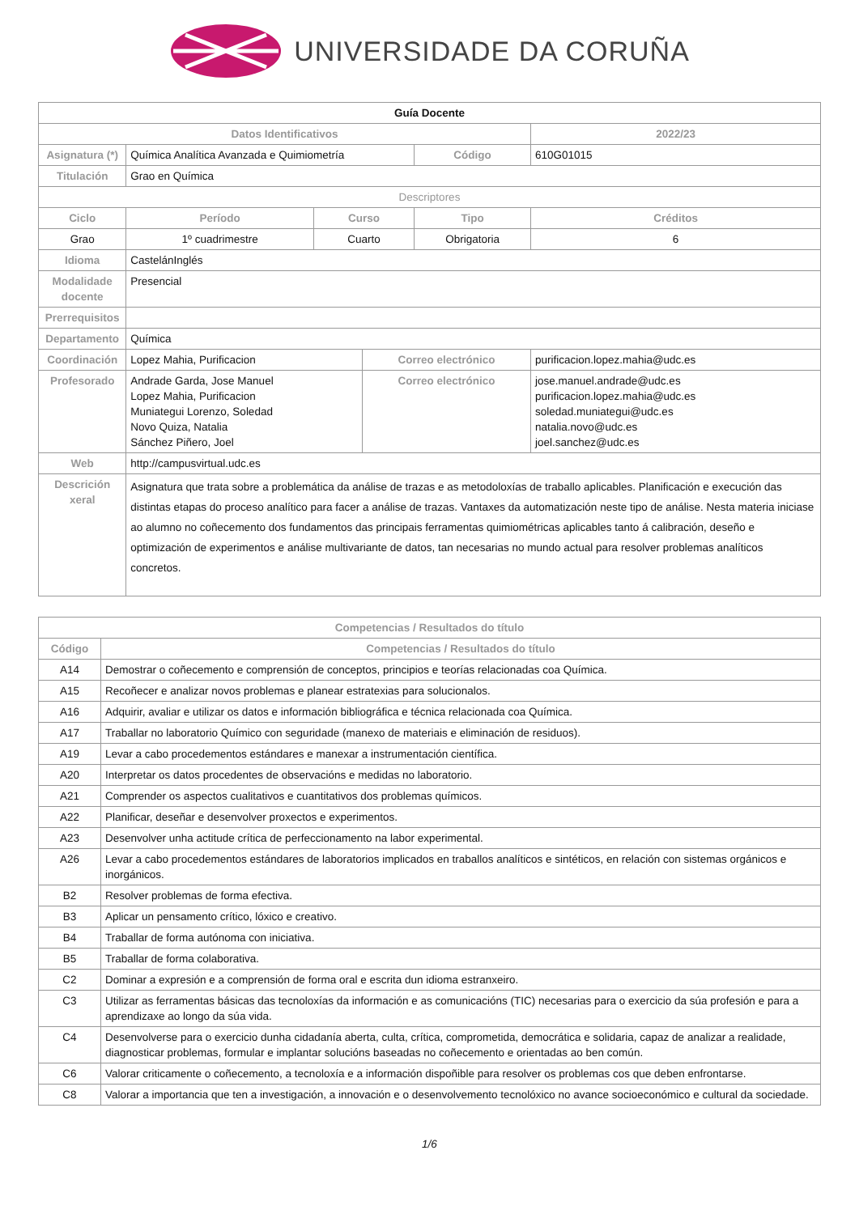UNIVERSIDADE DA CORUÑA
| Guía Docente | | | | | | |
| Datos Identificativos | | | | | 2022/23 | |
| Asignatura (*) | Química Analítica Avanzada e Quimiometría | | | Código | 610G01015 | |
| Titulación | Grao en Química | | | | | |
| Descriptores | | | | | | |
| Ciclo | Período | Curso | | Tipo | | Créditos |
| Grao | 1º cuadrimestre | Cuarto | | Obrigatoria | | 6 |
| Idioma | CastelánInglés | | | | | |
| Modalidade docente | Presencial | | | | | |
| Prerrequisitos | | | | | | |
| Departamento | Química | | | | | |
| Coordinación | Lopez Mahia, Purificacion | | Correo electrónico | | purificacion.lopez.mahia@udc.es | |
| Profesorado | Andrade Garda, Jose Manuel Lopez Mahia, Purificacion Muniategui Lorenzo, Soledad Novo Quiza, Natalia Sánchez Piñero, Joel | | Correo electrónico | | jose.manuel.andrade@udc.es purificacion.lopez.mahia@udc.es soledad.muniategui@udc.es natalia.novo@udc.es joel.sanchez@udc.es | |
| Web | http://campusvirtual.udc.es | | | | | |
| Descrición xeral | Asignatura que trata sobre a problemática da análise de trazas e as metodoloxías de traballo aplicables. Planificación e execución das distintas etapas do proceso analítico para facer a análise de trazas. Vantaxes da automatización neste tipo de análise. Nesta materia iniciase ao alumno no coñecemento dos fundamentos das principais ferramentas quimiométricas aplicables tanto á calibración, deseño e optimización de experimentos e análise multivariante de datos, tan necesarias no mundo actual para resolver problemas analíticos concretos. | | | | | |
| Competencias / Resultados do título | |
| --- | --- |
| Código | Competencias / Resultados do título |
| A14 | Demostrar o coñecemento e comprensión de conceptos, principios e teorías relacionadas coa Química. |
| A15 | Recoñecer e analizar novos problemas e planear estratexias para solucionalos. |
| A16 | Adquirir, avaliar e utilizar os datos e información bibliográfica e técnica relacionada coa Química. |
| A17 | Traballar no laboratorio Químico con seguridade (manexo de materiais e eliminación de residuos). |
| A19 | Levar a cabo procedementos estándares e manexar a instrumentación científica. |
| A20 | Interpretar os datos procedentes de observacións e medidas no laboratorio. |
| A21 | Comprender os aspectos cualitativos e cuantitativos dos problemas químicos. |
| A22 | Planificar, deseñar e desenvolver proxectos e experimentos. |
| A23 | Desenvolver unha actitude crítica de perfeccionamento na labor experimental. |
| A26 | Levar a cabo procedementos estándares de laboratorios implicados en traballos analíticos e sintéticos, en relación con sistemas orgánicos e inorgánicos. |
| B2 | Resolver problemas de forma efectiva. |
| B3 | Aplicar un pensamento crítico, lóxico e creativo. |
| B4 | Traballar de forma autónoma con iniciativa. |
| B5 | Traballar de forma colaborativa. |
| C2 | Dominar a expresión e a comprensión de forma oral e escrita dun idioma estranxeiro. |
| C3 | Utilizar as ferramentas básicas das tecnoloxías da información e as comunicacións (TIC) necesarias para o exercicio da súa profesión e para a aprendizaxe ao longo da súa vida. |
| C4 | Desenvolverse para o exercicio dunha cidadanía aberta, culta, crítica, comprometida, democrática e solidaria, capaz de analizar a realidade, diagnosticar problemas, formular e implantar solucións baseadas no coñecemento e orientadas ao ben común. |
| C6 | Valorar criticamente o coñecemento, a tecnoloxía e a información dispoñible para resolver os problemas cos que deben enfrontarse. |
| C8 | Valorar a importancia que ten a investigación, a innovación e o desenvolvemento tecnolóxico no avance socioeconómico e cultural da sociedade. |
1/6